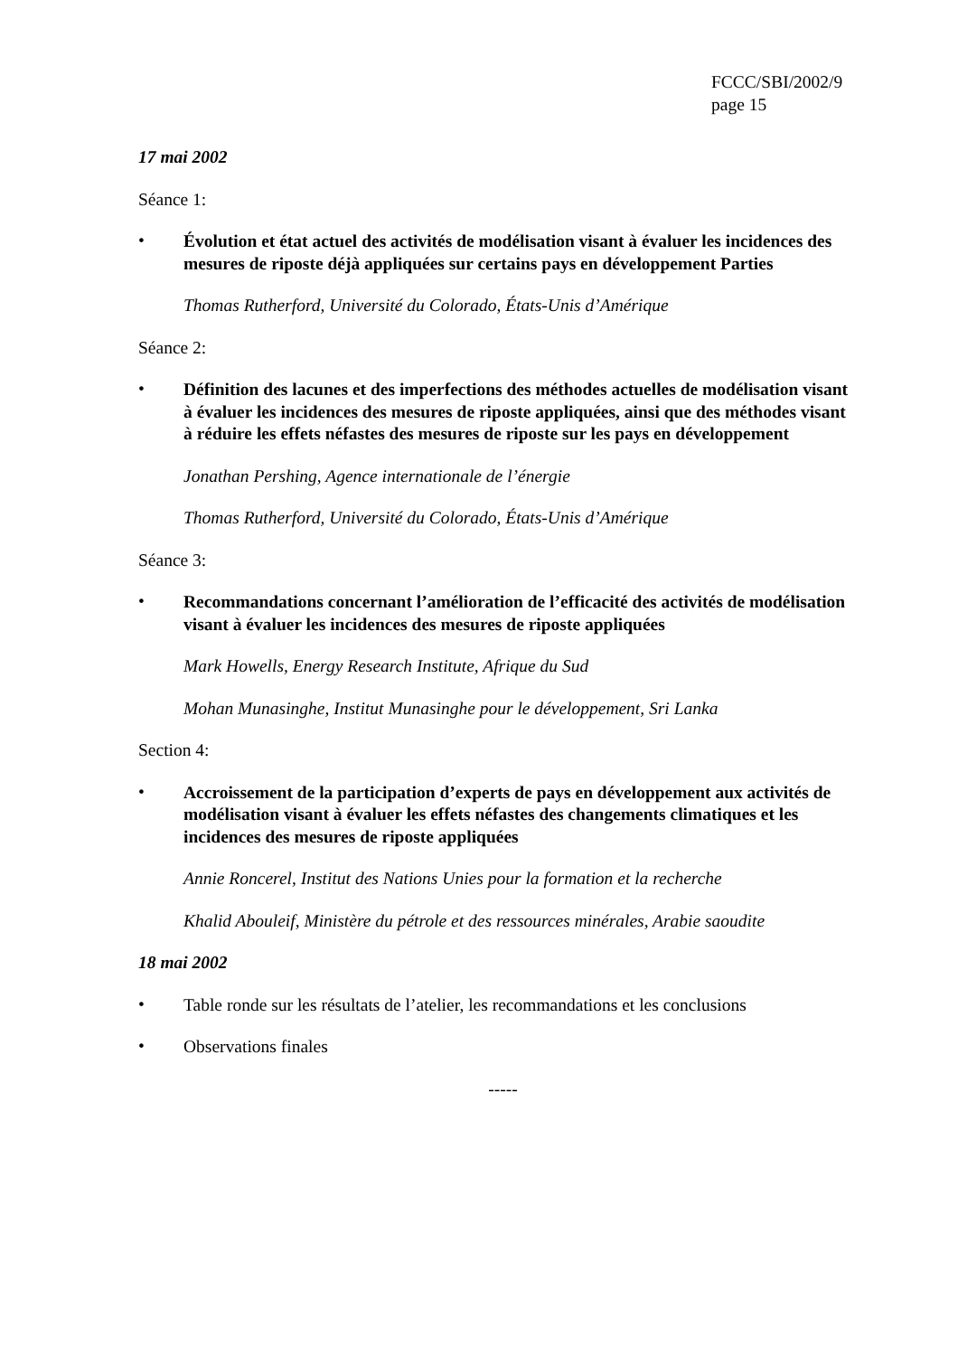FCCC/SBI/2002/9
page 15
17 mai 2002
Séance 1:
•
Évolution et état actuel des activités de modélisation visant à évaluer les incidences des mesures de riposte déjà appliquées sur certains pays en développement Parties
Thomas Rutherford, Université du Colorado, États-Unis d’Amérique
Séance 2:
•
Définition des lacunes et des imperfections des méthodes actuelles de modélisation visant à évaluer les incidences des mesures de riposte appliquées, ainsi que des méthodes visant à réduire les effets néfastes des mesures de riposte sur les pays en développement
Jonathan Pershing, Agence internationale de l’énergie
Thomas Rutherford, Université du Colorado, États-Unis d’Amérique
Séance 3:
•
Recommandations concernant l’amélioration de l’efficacité des activités de modélisation visant à évaluer les incidences des mesures de riposte appliquées
Mark Howells, Energy Research Institute, Afrique du Sud
Mohan Munasinghe, Institut Munasinghe pour le développement, Sri Lanka
Section 4:
•
Accroissement de la participation d’experts de pays en développement aux activités de modélisation visant à évaluer les effets néfastes des changements climatiques et les incidences des mesures de riposte appliquées
Annie Roncerel, Institut des Nations Unies pour la formation et la recherche
Khalid Abouleif, Ministère du pétrole et des ressources minérales, Arabie saoudite
18 mai 2002
•
Table ronde sur les résultats de l’atelier, les recommandations et les conclusions
•
Observations finales
-----